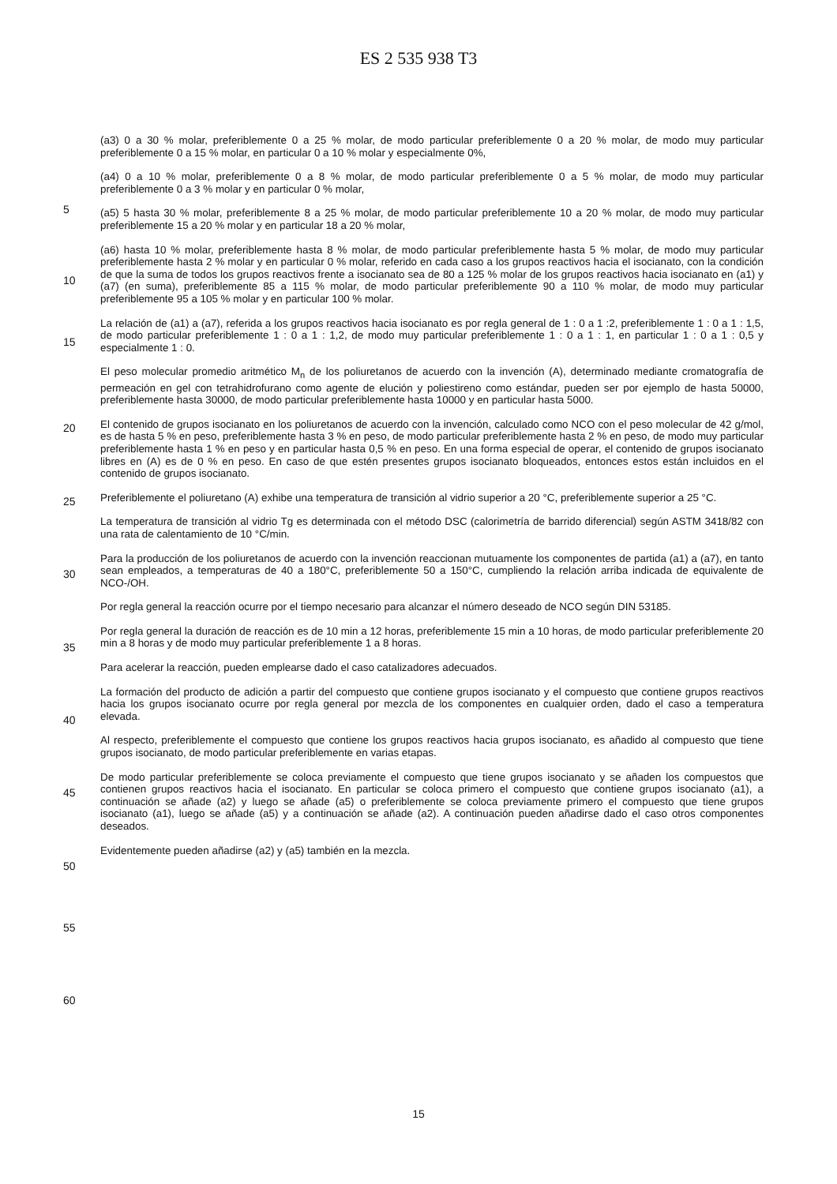ES 2 535 938 T3
(a3) 0 a 30 % molar, preferiblemente 0 a 25 % molar, de modo particular preferiblemente 0 a 20 % molar, de modo muy particular preferiblemente 0 a 15 % molar, en particular 0 a 10 % molar y especialmente 0%,
(a4) 0 a 10 % molar, preferiblemente 0 a 8 % molar, de modo particular preferiblemente 0 a 5 % molar, de modo muy
5
particular preferiblemente 0 a 3 % molar y en particular 0 % molar,
(a5) 5 hasta 30 % molar, preferiblemente 8 a 25 % molar, de modo particular preferiblemente 10 a 20 % molar, de modo muy particular preferiblemente 15 a 20 % molar y en particular 18 a 20 % molar,
10
(a6) hasta 10 % molar, preferiblemente hasta 8 % molar, de modo particular preferiblemente hasta 5 % molar, de modo muy particular preferiblemente hasta 2 % molar y en particular 0 % molar, referido en cada caso a los grupos reactivos hacia el isocianato, con la condición de que la suma de todos los grupos reactivos frente a isocianato sea de 80 a 125 % molar de los grupos reactivos hacia isocianato en (a1) y (a7) (en suma), preferiblemente 85 a 115 % molar, de modo particular preferiblemente 90 a 110 % molar, de modo muy particular preferiblemente 95 a 105 %
15
molar y en particular 100 % molar.
La relación de (a1) a (a7), referida a los grupos reactivos hacia isocianato es por regla general de 1 : 0 a 1 :2, preferiblemente 1 : 0 a 1 : 1,5, de modo particular preferiblemente 1 : 0 a 1 : 1,2, de modo muy particular preferiblemente 1 : 0 a 1 : 1, en particular 1 : 0 a 1 : 0,5 y especialmente 1 : 0.
20
El peso molecular promedio aritmético M<sub>n</sub> de los poliuretanos de acuerdo con la invención (A), determinado mediante cromatografía de permeación en gel con tetrahidrofurano como agente de elución y poliestireno como estándar, pueden ser por ejemplo de hasta 50000, preferiblemente hasta 30000, de modo particular preferiblemente hasta 10000 y en particular hasta 5000.
25
El contenido de grupos isocianato en los poliuretanos de acuerdo con la invención, calculado como NCO con el peso molecular de 42 g/mol, es de hasta 5 % en peso, preferiblemente hasta 3 % en peso, de modo particular preferiblemente hasta 2 % en peso, de modo muy particular preferiblemente hasta 1 % en peso y en particular hasta 0,5 % en peso. En una forma especial de operar, el contenido de grupos isocianato libres en (A) es de 0 % en peso.
30
En caso de que estén presentes grupos isocianato bloqueados, entonces estos están incluidos en el contenido de grupos isocianato.
Preferiblemente el poliuretano (A) exhibe una temperatura de transición al vidrio superior a 20 °C, preferiblemente superior a 25 °C.
35
La temperatura de transición al vidrio Tg es determinada con el método DSC (calorimetría de barrido diferencial) según ASTM 3418/82 con una rata de calentamiento de 10 °C/min.
Para la producción de los poliuretanos de acuerdo con la invención reaccionan mutuamente los componentes de
40
partida (a1) a (a7), en tanto sean empleados, a temperaturas de 40 a 180°C, preferiblemente 50 a 150°C, cumpliendo la relación arriba indicada de equivalente de NCO-/OH.
Por regla general la reacción ocurre por el tiempo necesario para alcanzar el número deseado de NCO según DIN 53185.
45
Por regla general la duración de reacción es de 10 min a 12 horas, preferiblemente 15 min a 10 horas, de modo particular preferiblemente 20 min a 8 horas y de modo muy particular preferiblemente 1 a 8 horas.
Para acelerar la reacción, pueden emplearse dado el caso catalizadores adecuados.
50
La formación del producto de adición a partir del compuesto que contiene grupos isocianato y el compuesto que contiene grupos reactivos hacia los grupos isocianato ocurre por regla general por mezcla de los componentes en cualquier orden, dado el caso a temperatura elevada.
55
Al respecto, preferiblemente el compuesto que contiene los grupos reactivos hacia grupos isocianato, es añadido al compuesto que tiene grupos isocianato, de modo particular preferiblemente en varias etapas.
De modo particular preferiblemente se coloca previamente el compuesto que tiene grupos isocianato y se añaden los compuestos que contienen grupos reactivos hacia el isocianato. En particular se coloca primero el compuesto
60
que contiene grupos isocianato (a1), a continuación se añade (a2) y luego se añade (a5) o preferiblemente se coloca previamente primero el compuesto que tiene grupos isocianato (a1), luego se añade (a5) y a continuación se añade (a2). A continuación pueden añadirse dado el caso otros componentes deseados.
Evidentemente pueden añadirse (a2) y (a5) también en la mezcla.
15